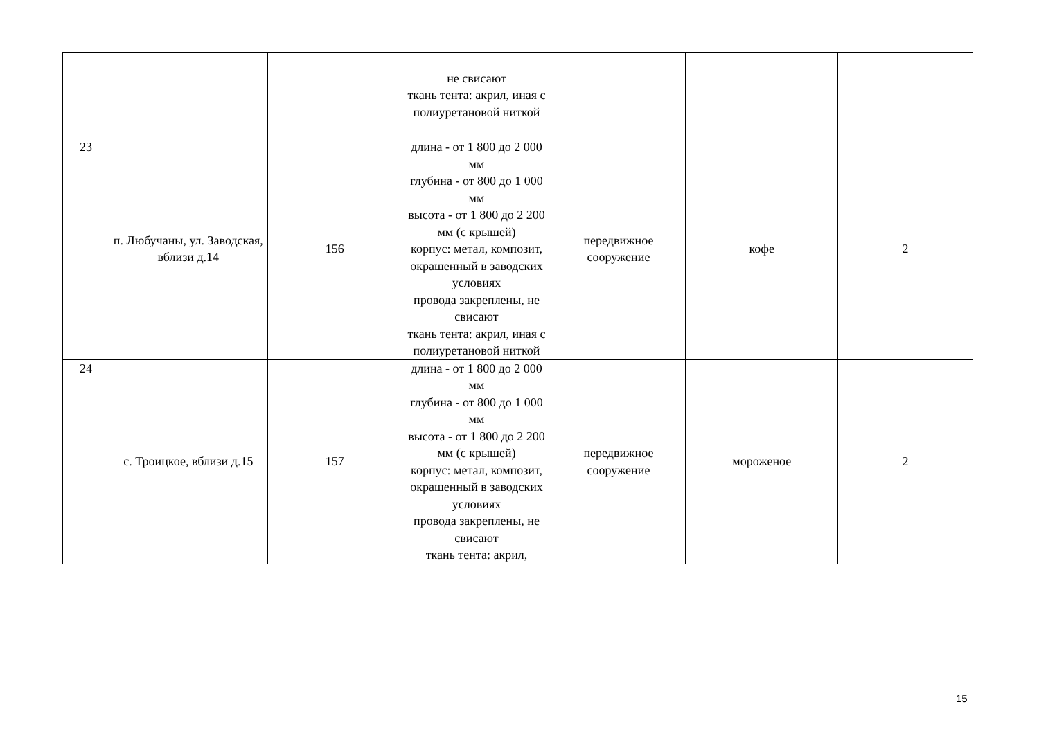| | | | не свисают ткань тента: акрил, иная с полиуретановой ниткой | | | |
| 23 | п. Любучаны, ул. Заводская, вблизи д.14 | 156 | длина - от 1 800 до 2 000 мм глубина - от 800 до 1 000 мм высота - от 1 800 до 2 200 мм (с крышей) корпус: метал, композит, окрашенный в заводских условиях провода закреплены, не свисают ткань тента: акрил, иная с полиуретановой ниткой | передвижное сооружение | кофе | 2 |
| 24 | с. Троицкое, вблизи д.15 | 157 | длина - от 1 800 до 2 000 мм глубина - от 800 до 1 000 мм высота - от 1 800 до 2 200 мм (с крышей) корпус: метал, композит, окрашенный в заводских условиях провода закреплены, не свисают ткань тента: акрил, | передвижное сооружение | мороженое | 2 |
15